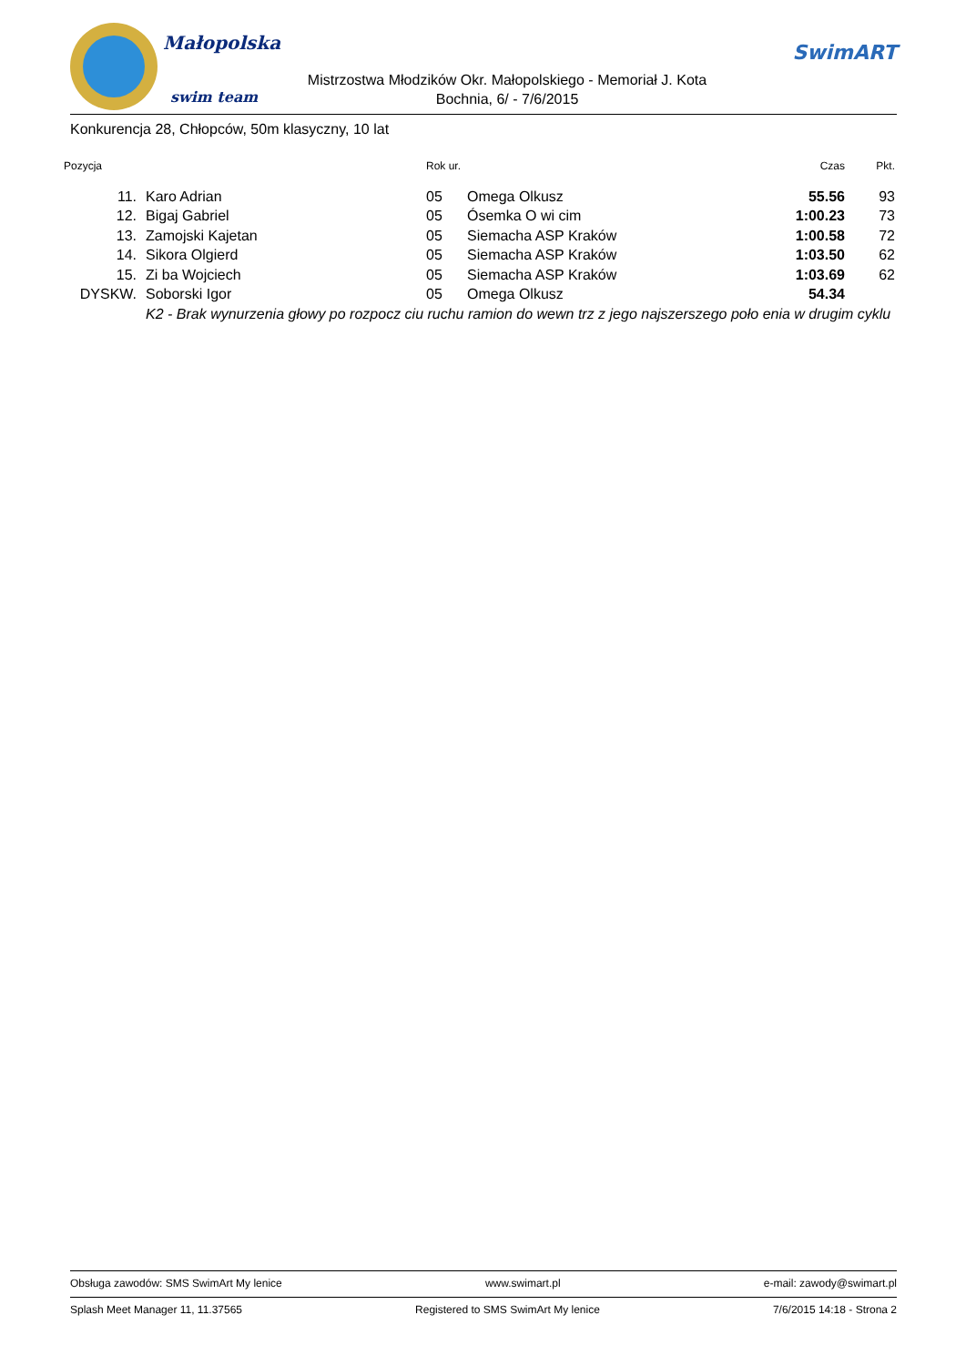Małopolska
swim team
Mistrzostwa Młodzików Okr. Małopolskiego - Memoriał J. Kota
Bochnia, 6/ - 7/6/2015
SwimART
Konkurencja 28, Chłopców, 50m klasyczny, 10 lat
| Pozycja | | | Rok ur. | | Czas | Pkt. |
| --- | --- | --- | --- | --- | --- | --- |
| 11. | | Karo Adrian | 05 | Omega Olkusz | 55.56 | 93 |
| 12. | | Bigaj Gabriel | 05 | Ósemka O wi cim | 1:00.23 | 73 |
| 13. | | Zamojski Kajetan | 05 | Siemacha ASP Kraków | 1:00.58 | 72 |
| 14. | | Sikora Olgierd | 05 | Siemacha ASP Kraków | 1:03.50 | 62 |
| 15. | | Zi ba Wojciech | 05 | Siemacha ASP Kraków | 1:03.69 | 62 |
| DYSKW. | | Soborski Igor | 05 | Omega Olkusz | 54.34 | |
| | | K2 - Brak wynurzenia głowy po rozpocz ciu ruchu ramion do wewn trz z jego najszerszego poło enia w drugim cyklu | | | | |
Obsługa zawodów: SMS SwimArt My lenice www.swimart.pl e-mail: zawody@swimart.pl
Splash Meet Manager 11, 11.37565 Registered to SMS SwimArt My lenice 7/6/2015 14:18 - Strona 2